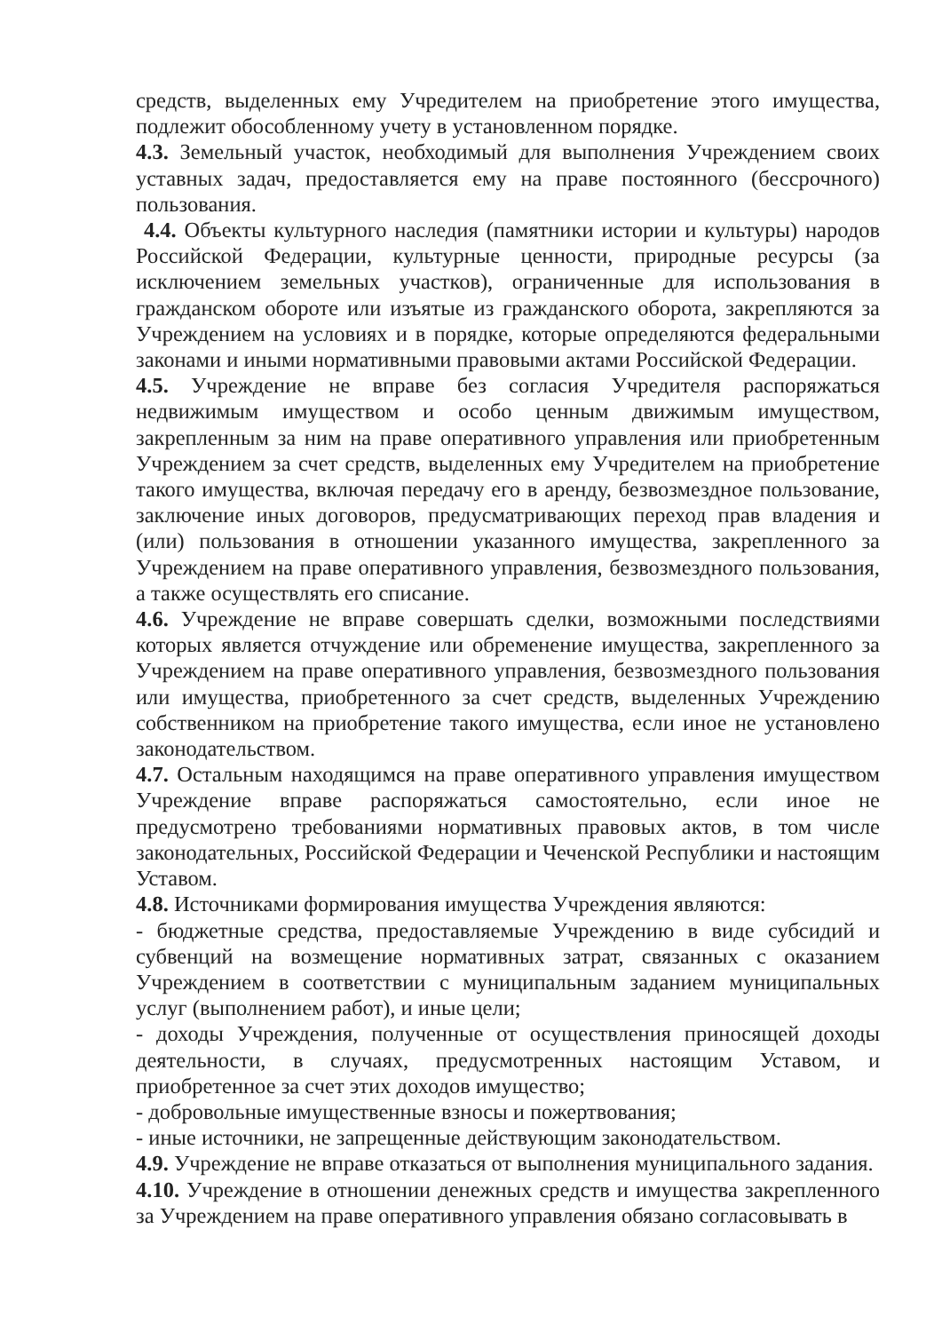средств, выделенных ему Учредителем на приобретение этого имущества, подлежит обособленному учету в установленном порядке.
4.3. Земельный участок, необходимый для выполнения Учреждением своих уставных задач, предоставляется ему на праве постоянного (бессрочного) пользования.
4.4. Объекты культурного наследия (памятники истории и культуры) народов Российской Федерации, культурные ценности, природные ресурсы (за исключением земельных участков), ограниченные для использования в гражданском обороте или изъятые из гражданского оборота, закрепляются за Учреждением на условиях и в порядке, которые определяются федеральными законами и иными нормативными правовыми актами Российской Федерации.
4.5. Учреждение не вправе без согласия Учредителя распоряжаться недвижимым имуществом и особо ценным движимым имуществом, закрепленным за ним на праве оперативного управления или приобретенным Учреждением за счет средств, выделенных ему Учредителем на приобретение такого имущества, включая передачу его в аренду, безвозмездное пользование, заключение иных договоров, предусматривающих переход прав владения и (или) пользования в отношении указанного имущества, закрепленного за Учреждением на праве оперативного управления, безвозмездного пользования, а также осуществлять его списание.
4.6. Учреждение не вправе совершать сделки, возможными последствиями которых является отчуждение или обременение имущества, закрепленного за Учреждением на праве оперативного управления, безвозмездного пользования или имущества, приобретенного за счет средств, выделенных Учреждению собственником на приобретение такого имущества, если иное не установлено законодательством.
4.7. Остальным находящимся на праве оперативного управления имуществом Учреждение вправе распоряжаться самостоятельно, если иное не предусмотрено требованиями нормативных правовых актов, в том числе законодательных, Российской Федерации и Чеченской Республики и настоящим Уставом.
4.8. Источниками формирования имущества Учреждения являются:
- бюджетные средства, предоставляемые Учреждению в виде субсидий и субвенций на возмещение нормативных затрат, связанных с оказанием Учреждением в соответствии с муниципальным заданием муниципальных услуг (выполнением работ), и иные цели;
- доходы Учреждения, полученные от осуществления приносящей доходы деятельности, в случаях, предусмотренных настоящим Уставом, и приобретенное за счет этих доходов имущество;
- добровольные имущественные взносы и пожертвования;
- иные источники, не запрещенные действующим законодательством.
4.9. Учреждение не вправе отказаться от выполнения муниципального задания.
4.10. Учреждение в отношении денежных средств и имущества закрепленного за Учреждением на праве оперативного управления обязано согласовывать в